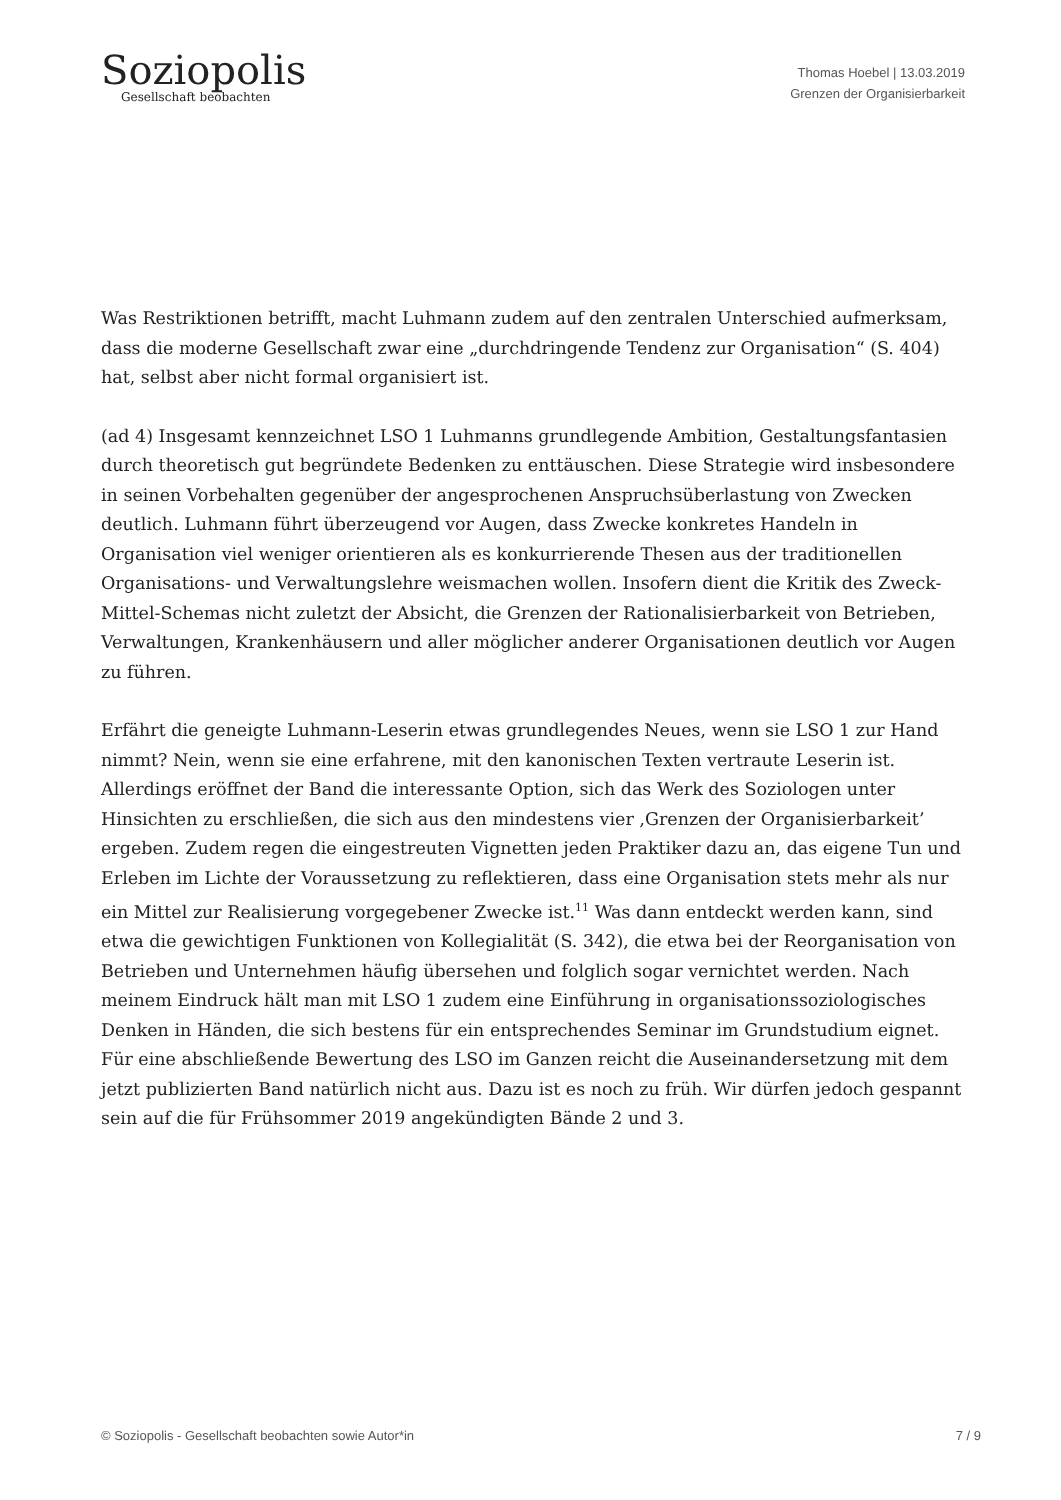Soziopolis
Gesellschaft beobachten
Thomas Hoebel | 13.03.2019
Grenzen der Organisierbarkeit
Was Restriktionen betrifft, macht Luhmann zudem auf den zentralen Unterschied aufmerksam, dass die moderne Gesellschaft zwar eine „durchdringende Tendenz zur Organisation“ (S. 404) hat, selbst aber nicht formal organisiert ist.
(ad 4) Insgesamt kennzeichnet LSO 1 Luhmanns grundlegende Ambition, Gestaltungsfantasien durch theoretisch gut begründete Bedenken zu enttäuschen. Diese Strategie wird insbesondere in seinen Vorbehalten gegenüber der angesprochenen Anspruchsüberlastung von Zwecken deutlich. Luhmann führt überzeugend vor Augen, dass Zwecke konkretes Handeln in Organisation viel weniger orientieren als es konkurrierende Thesen aus der traditionellen Organisations- und Verwaltungslehre weismachen wollen. Insofern dient die Kritik des Zweck-Mittel-Schemas nicht zuletzt der Absicht, die Grenzen der Rationalisierbarkeit von Betrieben, Verwaltungen, Krankenhäusern und aller möglicher anderer Organisationen deutlich vor Augen zu führen.
Erfährt die geneigte Luhmann-Leserin etwas grundlegendes Neues, wenn sie LSO 1 zur Hand nimmt? Nein, wenn sie eine erfahrene, mit den kanonischen Texten vertraute Leserin ist. Allerdings eröffnet der Band die interessante Option, sich das Werk des Soziologen unter Hinsichten zu erschließen, die sich aus den mindestens vier ‚Grenzen der Organisierbarkeit’ ergeben. Zudem regen die eingestreuten Vignetten jeden Praktiker dazu an, das eigene Tun und Erleben im Lichte der Voraussetzung zu reflektieren, dass eine Organisation stets mehr als nur ein Mittel zur Realisierung vorgegebener Zwecke ist.<sup>11</sup> Was dann entdeckt werden kann, sind etwa die gewichtigen Funktionen von Kollegialität (S. 342), die etwa bei der Reorganisation von Betrieben und Unternehmen häufig übersehen und folglich sogar vernichtet werden. Nach meinem Eindruck hält man mit LSO 1 zudem eine Einführung in organisationssoziologisches Denken in Händen, die sich bestens für ein entsprechendes Seminar im Grundstudium eignet. Für eine abschließende Bewertung des LSO im Ganzen reicht die Auseinandersetzung mit dem jetzt publizierten Band natürlich nicht aus. Dazu ist es noch zu früh. Wir dürfen jedoch gespannt sein auf die für Frühsommer 2019 angekündigten Bände 2 und 3.
© Soziopolis - Gesellschaft beobachten sowie Autor*in 7 / 9